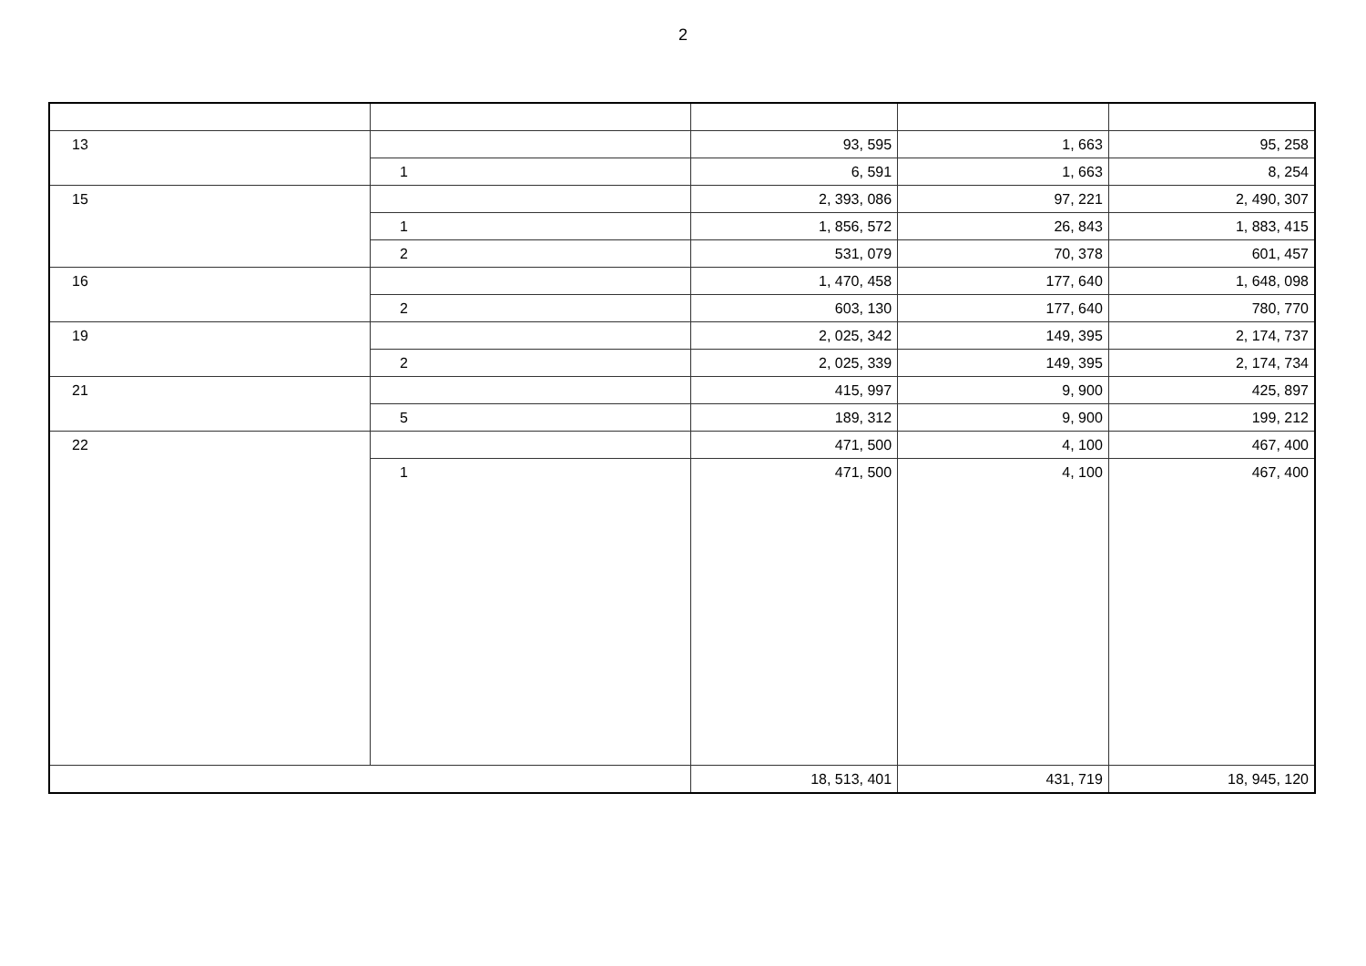2
| 13 | | 93, 595 | 1, 663 | 95, 258 |
| | 1 | 6, 591 | 1, 663 | 8, 254 |
| 15 | | 2, 393, 086 | 97, 221 | 2, 490, 307 |
| | 1 | 1, 856, 572 | 26, 843 | 1, 883, 415 |
| | 2 | 531, 079 | 70, 378 | 601, 457 |
| 16 | | 1, 470, 458 | 177, 640 | 1, 648, 098 |
| | 2 | 603, 130 | 177, 640 | 780, 770 |
| 19 | | 2, 025, 342 | 149, 395 | 2, 174, 737 |
| | 2 | 2, 025, 339 | 149, 395 | 2, 174, 734 |
| 21 | | 415, 997 | 9, 900 | 425, 897 |
| | 5 | 189, 312 | 9, 900 | 199, 212 |
| 22 | | 471, 500 | 4, 100 | 467, 400 |
| | 1 | 471, 500 | 4, 100 | 467, 400 |
| | | 18, 513, 401 | 431, 719 | 18, 945, 120 |